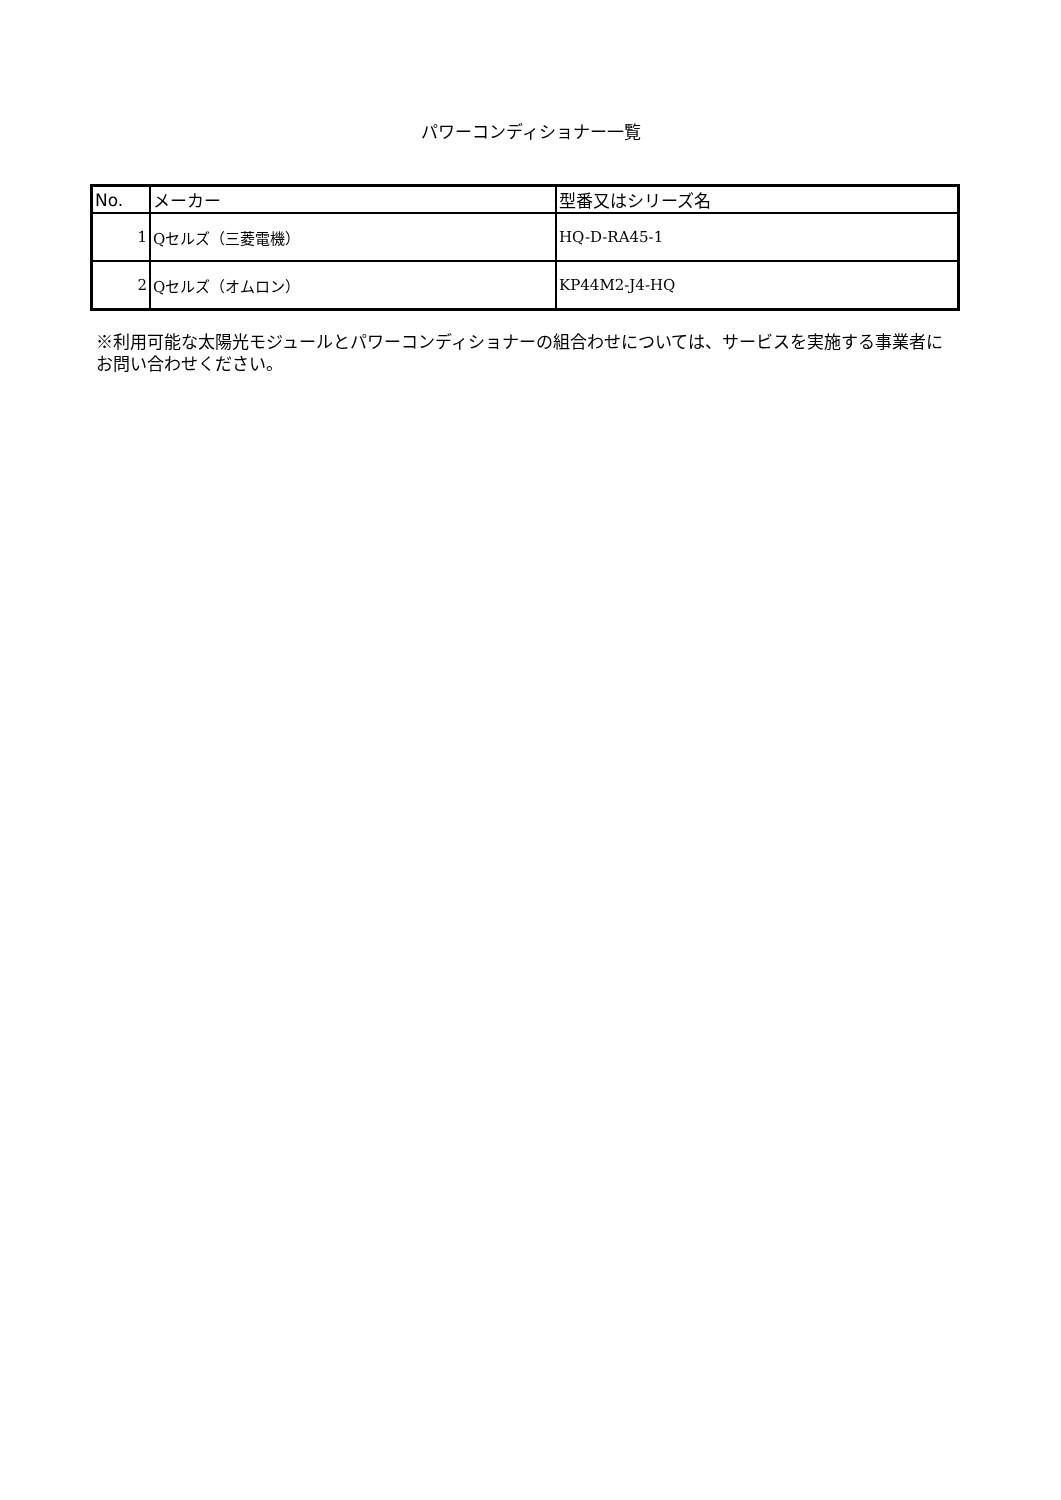パワーコンディショナー一覧
| No. | メーカー | 型番又はシリーズ名 |
| --- | --- | --- |
| 1 | Qセルズ（三菱電機） | HQ-D-RA45-1 |
| 2 | Qセルズ（オムロン） | KP44M2-J4-HQ |
※利用可能な太陽光モジュールとパワーコンディショナーの組合わせについては、サービスを実施する事業者にお問い合わせください。